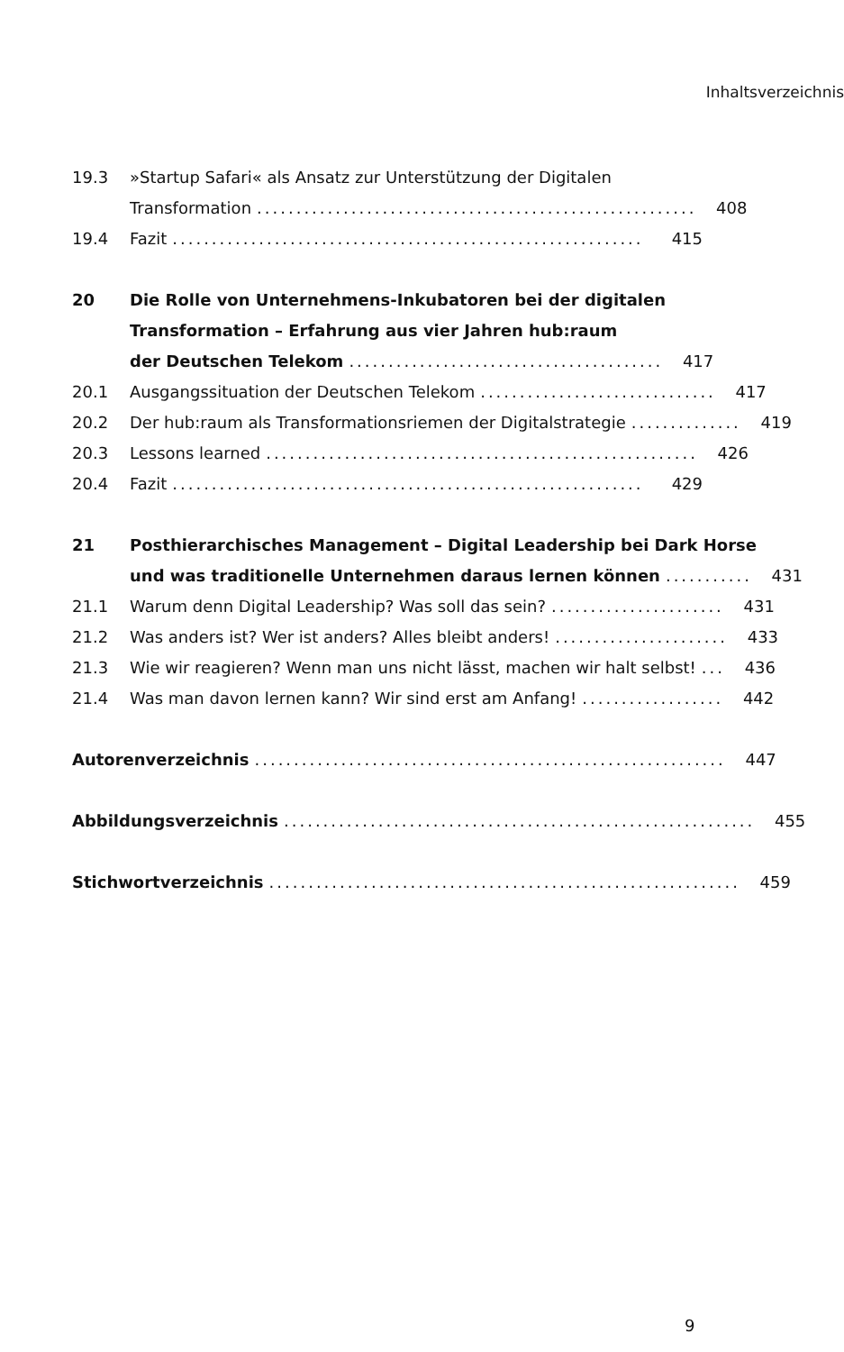Inhaltsverzeichnis
19.3
»Startup Safari« als Ansatz zur Unterstützung der Digitalen
Transformation........................................................
408
19.4
Fazit............................................................
415
20
Die Rolle von Unternehmens-Inkubatoren bei der digitalen
Transformation – Erfahrung aus vier Jahren hub:raum
der Deutschen Telekom........................................
417
20.1
Ausgangssituation der Deutschen Telekom..............................
417
20.2
Der hub:raum als Transformationsriemen der Digitalstrategie..............
419
20.3
Lessons learned.......................................................
426
20.4
Fazit............................................................
429
21
Posthierarchisches Management – Digital Leadership bei Dark Horse
und was traditionelle Unternehmen daraus lernen können...........
431
21.1
Warum denn Digital Leadership? Was soll das sein?......................
431
21.2
Was anders ist? Wer ist anders? Alles bleibt anders!......................
433
21.3
Wie wir reagieren? Wenn man uns nicht lässt, machen wir halt selbst!...
436
21.4
Was man davon lernen kann? Wir sind erst am Anfang!..................
442
Autorenverzeichnis............................................................
447
Abbildungsverzeichnis............................................................
455
Stichwortverzeichnis............................................................
459
9